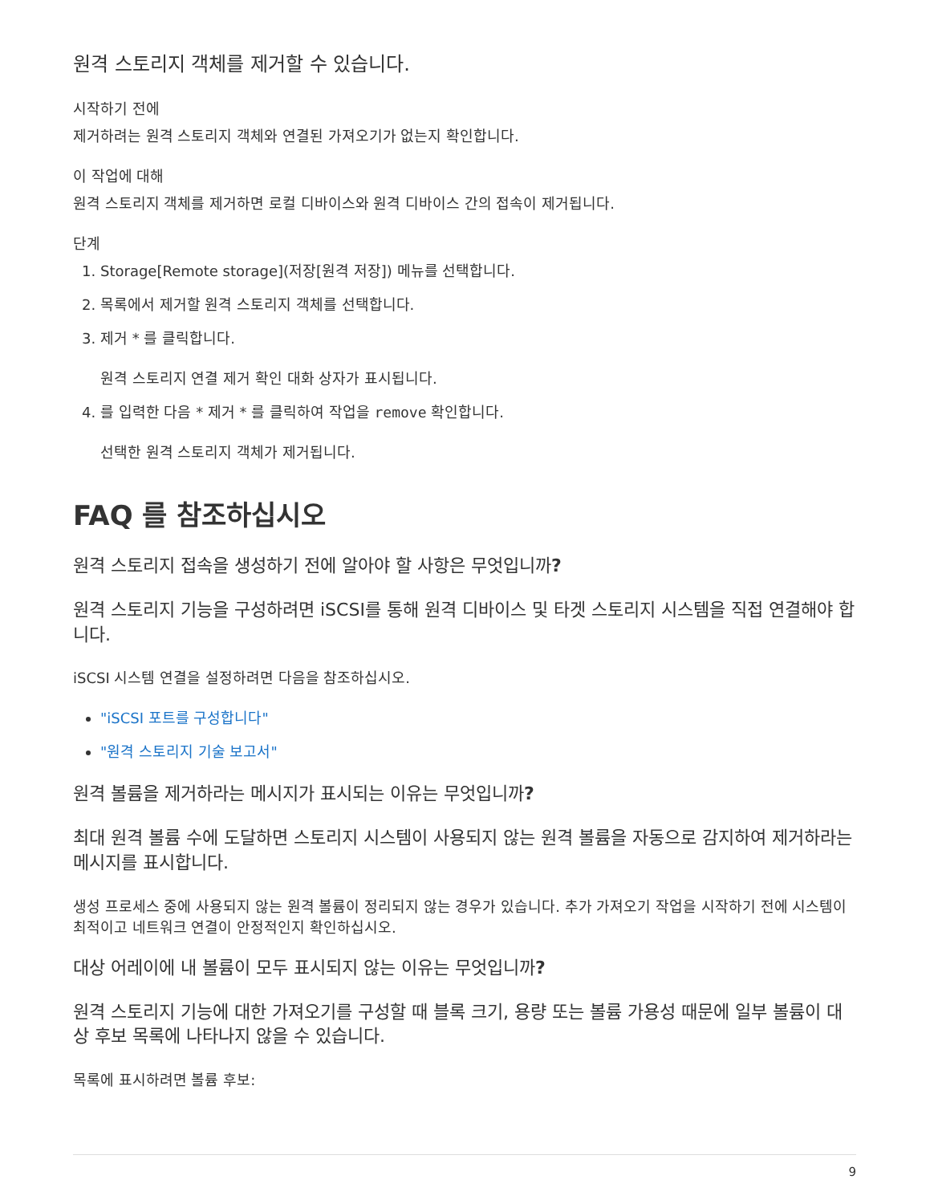원격 스토리지 객체를 제거할 수 있습니다.
시작하기 전에
제거하려는 원격 스토리지 객체와 연결된 가져오기가 없는지 확인합니다.
이 작업에 대해
원격 스토리지 객체를 제거하면 로컬 디바이스와 원격 디바이스 간의 접속이 제거됩니다.
단계
1. Storage[Remote storage](저장[원격 저장]) 메뉴를 선택합니다.
2. 목록에서 제거할 원격 스토리지 객체를 선택합니다.
3. 제거 * 를 클릭합니다.
원격 스토리지 연결 제거 확인 대화 상자가 표시됩니다.
4. 를 입력한 다음 * 제거 * 를 클릭하여 작업을 remove 확인합니다.
선택한 원격 스토리지 객체가 제거됩니다.
FAQ 를 참조하십시오
원격 스토리지 접속을 생성하기 전에 알아야 할 사항은 무엇입니까?
원격 스토리지 기능을 구성하려면 iSCSI를 통해 원격 디바이스 및 타겟 스토리지 시스템을 직접 연결해야 합니다.
iSCSI 시스템 연결을 설정하려면 다음을 참조하십시오.
"iSCSI 포트를 구성합니다"
"원격 스토리지 기술 보고서"
원격 볼륨을 제거하라는 메시지가 표시되는 이유는 무엇입니까?
최대 원격 볼륨 수에 도달하면 스토리지 시스템이 사용되지 않는 원격 볼륨을 자동으로 감지하여 제거하라는 메시지를 표시합니다.
생성 프로세스 중에 사용되지 않는 원격 볼륨이 정리되지 않는 경우가 있습니다. 추가 가져오기 작업을 시작하기 전에 시스템이 최적이고 네트워크 연결이 안정적인지 확인하십시오.
대상 어레이에 내 볼륨이 모두 표시되지 않는 이유는 무엇입니까?
원격 스토리지 기능에 대한 가져오기를 구성할 때 블록 크기, 용량 또는 볼륨 가용성 때문에 일부 볼륨이 대상 후보 목록에 나타나지 않을 수 있습니다.
목록에 표시하려면 볼륨 후보:
9